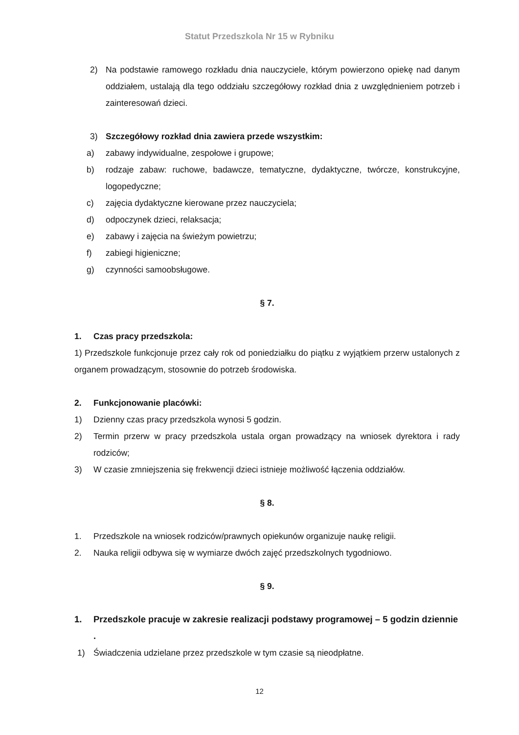Statut Przedszkola Nr 15 w Rybniku
2) Na podstawie ramowego rozkładu dnia nauczyciele, którym powierzono opiekę nad danym oddziałem, ustalają dla tego oddziału szczegółowy rozkład dnia z uwzględnieniem potrzeb i zainteresowań dzieci.
3) Szczegółowy rozkład dnia zawiera przede wszystkim:
a) zabawy indywidualne, zespołowe i grupowe;
b) rodzaje zabaw: ruchowe, badawcze, tematyczne, dydaktyczne, twórcze, konstrukcyjne, logopedyczne;
c) zajęcia dydaktyczne kierowane przez nauczyciela;
d) odpoczynek dzieci, relaksacja;
e) zabawy i zajęcia na świeżym powietrzu;
f) zabiegi higieniczne;
g) czynności samoobsługowe.
§ 7.
1. Czas pracy przedszkola:
1) Przedszkole funkcjonuje przez cały rok od poniedziałku do piątku z wyjątkiem przerw ustalonych z organem prowadzącym, stosownie do potrzeb środowiska.
2. Funkcjonowanie placówki:
1) Dzienny czas pracy przedszkola wynosi 5 godzin.
2) Termin przerw w pracy przedszkola ustala organ prowadzący na wniosek dyrektora i rady rodziców;
3) W czasie zmniejszenia się frekwencji dzieci istnieje możliwość łączenia oddziałów.
§ 8.
1. Przedszkole na wniosek rodziców/prawnych opiekunów organizuje naukę religii.
2. Nauka religii odbywa się w wymiarze dwóch zajęć przedszkolnych tygodniowo.
§ 9.
1. Przedszkole pracuje w zakresie realizacji podstawy programowej – 5 godzin dziennie .
1) Świadczenia udzielane przez przedszkole w tym czasie są nieodpłatne.
12